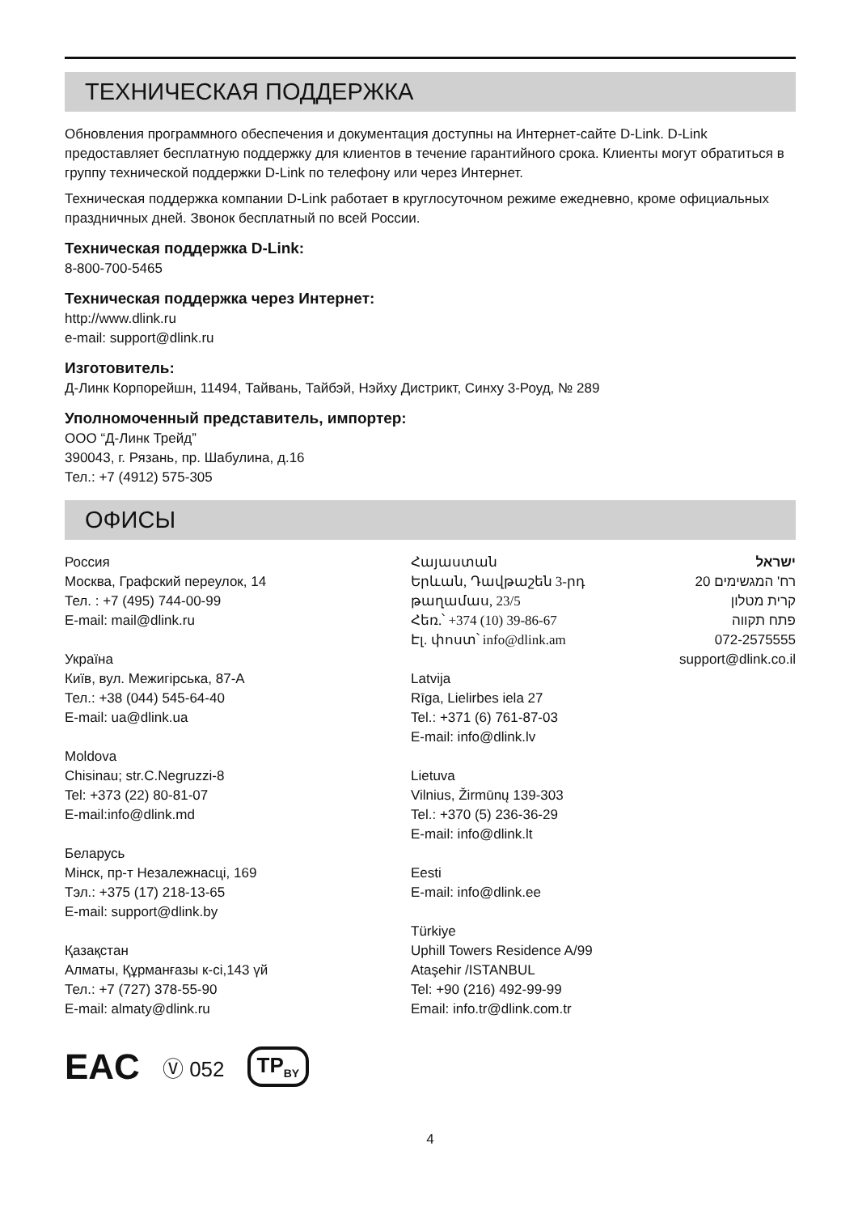ТЕХНИЧЕСКАЯ ПОДДЕРЖКА
Обновления программного обеспечения и документация доступны на Интернет-сайте D-Link. D-Link предоставляет бесплатную поддержку для клиентов в течение гарантийного срока. Клиенты могут обратиться в группу технической поддержки D-Link по телефону или через Интернет.
Техническая поддержка компании D-Link работает в круглосуточном режиме ежедневно, кроме официальных праздничных дней. Звонок бесплатный по всей России.
Техническая поддержка D-Link:
8-800-700-5465
Техническая поддержка через Интернет:
http://www.dlink.ru
e-mail: support@dlink.ru
Изготовитель:
Д-Линк Корпорейшн, 11494, Тайвань, Тайбэй, Нэйху Дистрикт, Синху 3-Роуд, № 289
Уполномоченный представитель, импортер:
ООО “Д-Линк Трейд”
390043, г. Рязань, пр. Шабулина, д.16
Тел.: +7 (4912) 575-305
ОФИСЫ
Россия
Москва, Графский переулок, 14
Тел. : +7 (495) 744-00-99
E-mail: mail@dlink.ru
Україна
Київ, вул. Межигірська, 87-А
Тел.: +38 (044) 545-64-40
E-mail: ua@dlink.ua
Moldova
Chisinau; str.C.Negruzzi-8
Tel: +373 (22) 80-81-07
E-mail:info@dlink.md
Беларусь
Мінск, пр-т Незалежнасці, 169
Тэл.: +375 (17) 218-13-65
E-mail: support@dlink.by
Қазақстан
Алматы, Құрманғазы к-сі,143 үй
Тел.: +7 (727) 378-55-90
E-mail: almaty@dlink.ru
Հայաստան
Երևան, Դավթաշեն 3-րդ
թաղամաս, 23/5
Հեռ.՝ +374 (10) 39-86-67
Էլ. փոստ՝ info@dlink.am
Latvija
Rīga, Lielirbes iela 27
Tel.: +371 (6) 761-87-03
E-mail: info@dlink.lv
Lietuva
Vilnius, Žirmūnų 139-303
Tel.: +370 (5) 236-36-29
E-mail: info@dlink.lt
Eesti
E-mail: info@dlink.ee
Türkiye
Uphill Towers Residence A/99
Ataşehir /ISTANBUL
Tel: +90 (216) 492-99-99
Email: info.tr@dlink.com.tr
ישראל
רח' המגשימים 20
קרית מטלון
פתח תקווה
072-2575555
support@dlink.co.il
EAC Ⓥ 052 TP<sub>BY</sub>
4